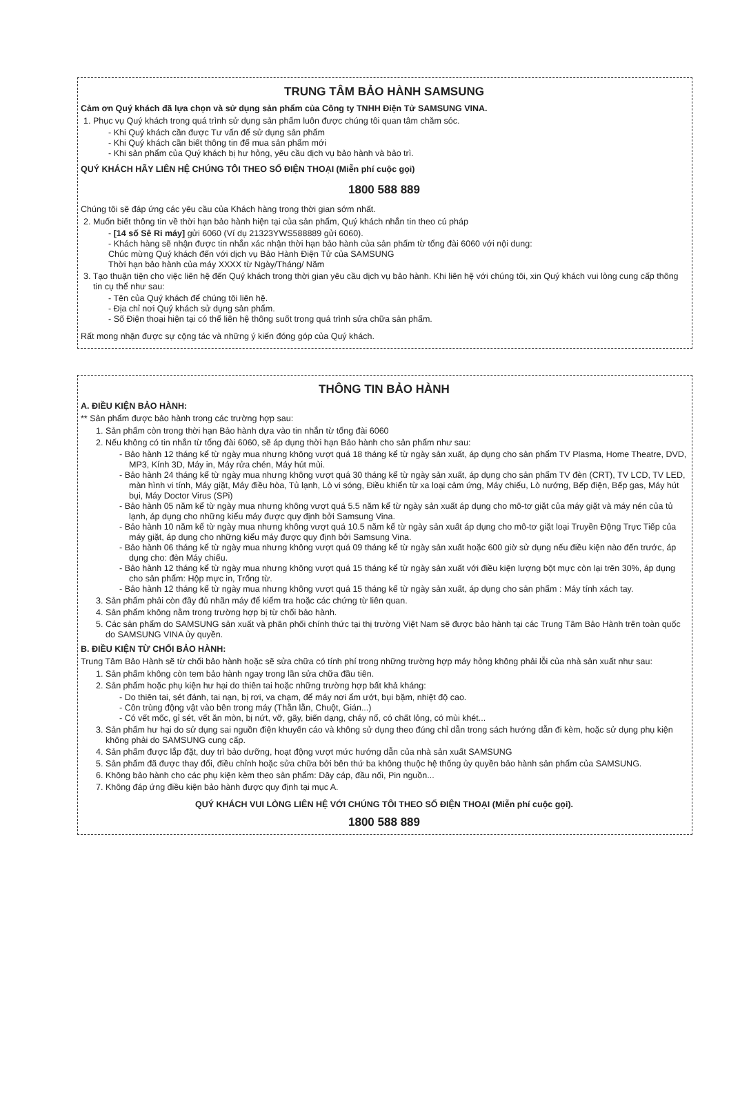TRUNG TÂM BẢO HÀNH SAMSUNG
Cảm ơn Quý khách đã lựa chọn và sử dụng sản phẩm của Công ty TNHH Điện Tử SAMSUNG VINA.
1. Phục vụ Quý khách trong quá trình sử dụng sản phẩm luôn được chúng tôi quan tâm chăm sóc.
- Khi Quý khách cần được Tư vấn để sử dụng sản phẩm
- Khi Quý khách cần biết thông tin để mua sản phẩm mới
- Khi sản phẩm của Quý khách bị hư hỏng, yêu cầu dịch vụ bảo hành và bảo trì.
QUÝ KHÁCH HÃY LIÊN HỆ CHÚNG TÔI THEO SỐ ĐIỆN THOẠI (Miễn phí cuộc gọi)
1800 588 889
Chúng tôi sẽ đáp ứng các yêu cầu của Khách hàng trong thời gian sớm nhất.
2. Muốn biết thông tin về thời hạn bảo hành hiện tại của sản phẩm, Quý khách nhắn tin theo cú pháp
- [14 số Sê Ri máy] gửi 6060 (Ví dụ 21323YWS588889 gửi 6060).
- Khách hàng sẽ nhận được tin nhắn xác nhận thời hạn bảo hành của sản phẩm từ tổng đài 6060 với nội dung:
Chúc mừng Quý khách đến với dịch vụ Bảo Hành Điện Tử của SAMSUNG
Thời hạn bảo hành của máy XXXX từ Ngày/Tháng/ Năm
3. Tạo thuận tiện cho việc liên hệ đến Quý khách trong thời gian yêu cầu dịch vụ bảo hành. Khi liên hệ với chúng tôi, xin Quý khách vui lòng cung cấp thông tin cụ thể như sau:
- Tên của Quý khách để chúng tôi liên hệ.
- Địa chỉ nơi Quý khách sử dụng sản phẩm.
- Số Điện thoại hiện tại có thể liên hệ thông suốt trong quá trình sửa chữa sản phẩm.
Rất mong nhận được sự cộng tác và những ý kiến đóng góp của Quý khách.
THÔNG TIN BẢO HÀNH
A. ĐIỀU KIỆN BẢO HÀNH:
** Sản phẩm được bảo hành trong các trường hợp sau:
1. Sản phẩm còn trong thời hạn Bảo hành dựa vào tin nhắn từ tổng đài 6060
2. Nếu không có tin nhắn từ tổng đài 6060, sẽ áp dụng thời hạn Bảo hành cho sản phẩm như sau:
- Bảo hành 12 tháng kể từ ngày mua nhưng không vượt quá 18 tháng kể từ ngày sản xuất, áp dụng cho sản phẩm TV Plasma, Home Theatre, DVD, MP3, Kính 3D, Máy in, Máy rửa chén, Máy hút mùi.
- Bảo hành 24 tháng kể từ ngày mua nhưng không vượt quá 30 tháng kể từ ngày sản xuất, áp dụng cho sản phẩm TV đèn (CRT), TV LCD, TV LED, màn hình vi tính, Máy giặt, Máy điều hòa, Tủ lạnh, Lò vi sóng, Điều khiển từ xa loại cảm ứng, Máy chiếu, Lò nướng, Bếp điện, Bếp gas, Máy hút bụi, Máy Doctor Virus (SPi)
- Bảo hành 05 năm kể từ ngày mua nhưng không vượt quá 5.5 năm kể từ ngày sản xuất áp dụng cho mô-tơ giặt của máy giặt và máy nén của tủ lạnh, áp dụng cho những kiểu máy được quy định bởi Samsung Vina.
- Bảo hành 10 năm kể từ ngày mua nhưng không vượt quá 10.5 năm kể từ ngày sản xuất áp dụng cho mô-tơ giặt loại Truyền Động Trực Tiếp của máy giặt, áp dụng cho những kiểu máy được quy định bởi Samsung Vina.
- Bảo hành 06 tháng kể từ ngày mua nhưng không vượt quá 09 tháng kể từ ngày sản xuất hoặc 600 giờ sử dụng nếu điều kiện nào đến trước, áp dụng cho: đèn Máy chiếu.
- Bảo hành 12 tháng kể từ ngày mua nhưng không vượt quá 15 tháng kể từ ngày sản xuất với điều kiện lượng bột mực còn lại trên 30%, áp dụng cho sản phẩm: Hộp mực in, Trống từ.
- Bảo hành 12 tháng kể từ ngày mua nhưng không vượt quá 15 tháng kể từ ngày sản xuất, áp dụng cho sản phẩm : Máy tính xách tay.
3. Sản phẩm phải còn đầy đủ nhãn máy để kiểm tra hoặc các chứng từ liên quan.
4. Sản phẩm không nằm trong trường hợp bị từ chối bảo hành.
5. Các sản phẩm do SAMSUNG sản xuất và phân phối chính thức tại thị trường Việt Nam sẽ được bảo hành tại các Trung Tâm Bảo Hành trên toàn quốc do SAMSUNG VINA ủy quyền.
B. ĐIỀU KIỆN TỪ CHỐI BẢO HÀNH:
Trung Tâm Bảo Hành sẽ từ chối bảo hành hoặc sẽ sửa chữa có tính phí trong những trường hợp máy hỏng không phải lỗi của nhà sản xuất như sau:
1. Sản phẩm không còn tem bảo hành ngay trong lần sửa chữa đầu tiên.
2. Sản phẩm hoặc phụ kiện hư hại do thiên tai hoặc những trường hợp bất khả kháng:
- Do thiên tai, sét đánh, tai nạn, bị rơi, va chạm, để máy nơi ẩm ướt, bụi bặm, nhiệt độ cao.
- Côn trùng động vật vào bên trong máy (Thằn lằn, Chuột, Gián...)
- Có vết mốc, gỉ sét, vết ăn mòn, bị nứt, vỡ, gãy, biến dạng, cháy nổ, có chất lỏng, có mùi khét...
3. Sản phẩm hư hại do sử dụng sai nguồn điện khuyến cáo và không sử dụng theo đúng chỉ dẫn trong sách hướng dẫn đi kèm, hoặc sử dụng phụ kiện không phải do SAMSUNG cung cấp.
4. Sản phẩm được lắp đặt, duy trì bảo dưỡng, hoạt động vượt mức hướng dẫn của nhà sản xuất SAMSUNG
5. Sản phẩm đã được thay đổi, điều chỉnh hoặc sửa chữa bởi bên thứ ba không thuộc hệ thống ủy quyền bảo hành sản phẩm của SAMSUNG.
6. Không bảo hành cho các phụ kiện kèm theo sản phẩm: Dây cáp, đầu nối, Pin nguồn...
7. Không đáp ứng điều kiện bảo hành được quy định tại mục A.
QUÝ KHÁCH VUI LÒNG LIÊN HỆ VỚI CHÚNG TÔI THEO SỐ ĐIỆN THOẠI (Miễn phí cuộc gọi).
1800 588 889